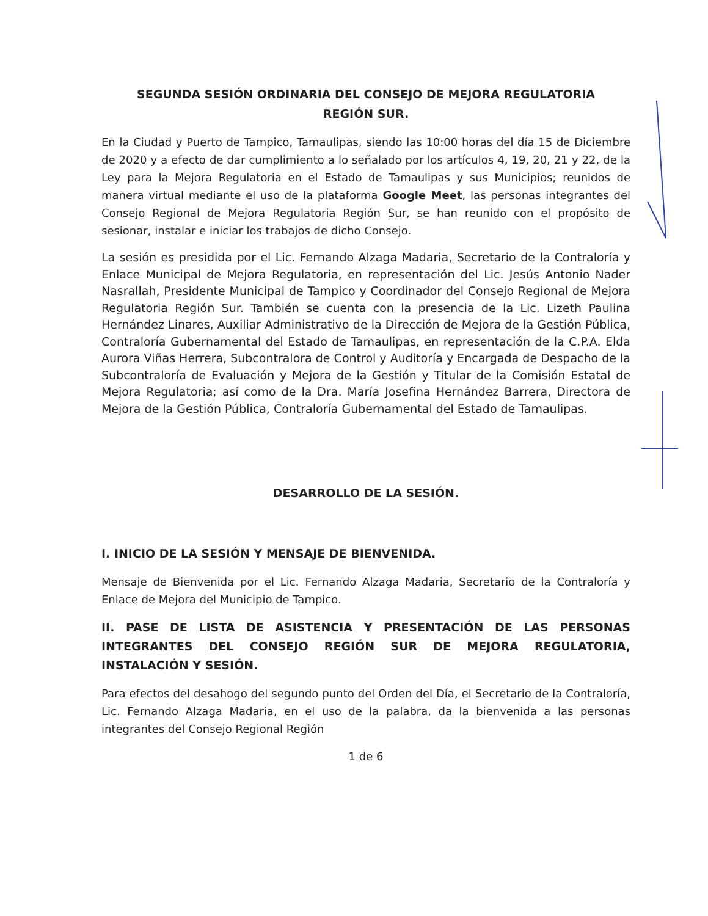SEGUNDA SESIÓN ORDINARIA DEL CONSEJO DE MEJORA REGULATORIA
REGIÓN SUR.
En la Ciudad y Puerto de Tampico, Tamaulipas, siendo las 10:00 horas del día 15 de Diciembre de 2020 y a efecto de dar cumplimiento a lo señalado por los artículos 4, 19, 20, 21 y 22, de la Ley para la Mejora Regulatoria en el Estado de Tamaulipas y sus Municipios; reunidos de manera virtual mediante el uso de la plataforma Google Meet, las personas integrantes del Consejo Regional de Mejora Regulatoria Región Sur, se han reunido con el propósito de sesionar, instalar e iniciar los trabajos de dicho Consejo.
La sesión es presidida por el Lic. Fernando Alzaga Madaria, Secretario de la Contraloría y Enlace Municipal de Mejora Regulatoria, en representación del Lic. Jesús Antonio Nader Nasrallah, Presidente Municipal de Tampico y Coordinador del Consejo Regional de Mejora Regulatoria Región Sur. También se cuenta con la presencia de la Lic. Lizeth Paulina Hernández Linares, Auxiliar Administrativo de la Dirección de Mejora de la Gestión Pública, Contraloría Gubernamental del Estado de Tamaulipas, en representación de la C.P.A. Elda Aurora Viñas Herrera, Subcontralora de Control y Auditoría y Encargada de Despacho de la Subcontraloría de Evaluación y Mejora de la Gestión y Titular de la Comisión Estatal de Mejora Regulatoria; así como de la Dra. María Josefina Hernández Barrera, Directora de Mejora de la Gestión Pública, Contraloría Gubernamental del Estado de Tamaulipas.
DESARROLLO DE LA SESIÓN.
I. INICIO DE LA SESIÓN Y MENSAJE DE BIENVENIDA.
Mensaje de Bienvenida por el Lic. Fernando Alzaga Madaria, Secretario de la Contraloría y Enlace de Mejora del Municipio de Tampico.
II. PASE DE LISTA DE ASISTENCIA Y PRESENTACIÓN DE LAS PERSONAS INTEGRANTES DEL CONSEJO REGIÓN SUR DE MEJORA REGULATORIA, INSTALACIÓN Y SESIÓN.
Para efectos del desahogo del segundo punto del Orden del Día, el Secretario de la Contraloría, Lic. Fernando Alzaga Madaria, en el uso de la palabra, da la bienvenida a las personas integrantes del Consejo Regional Región
1 de 6